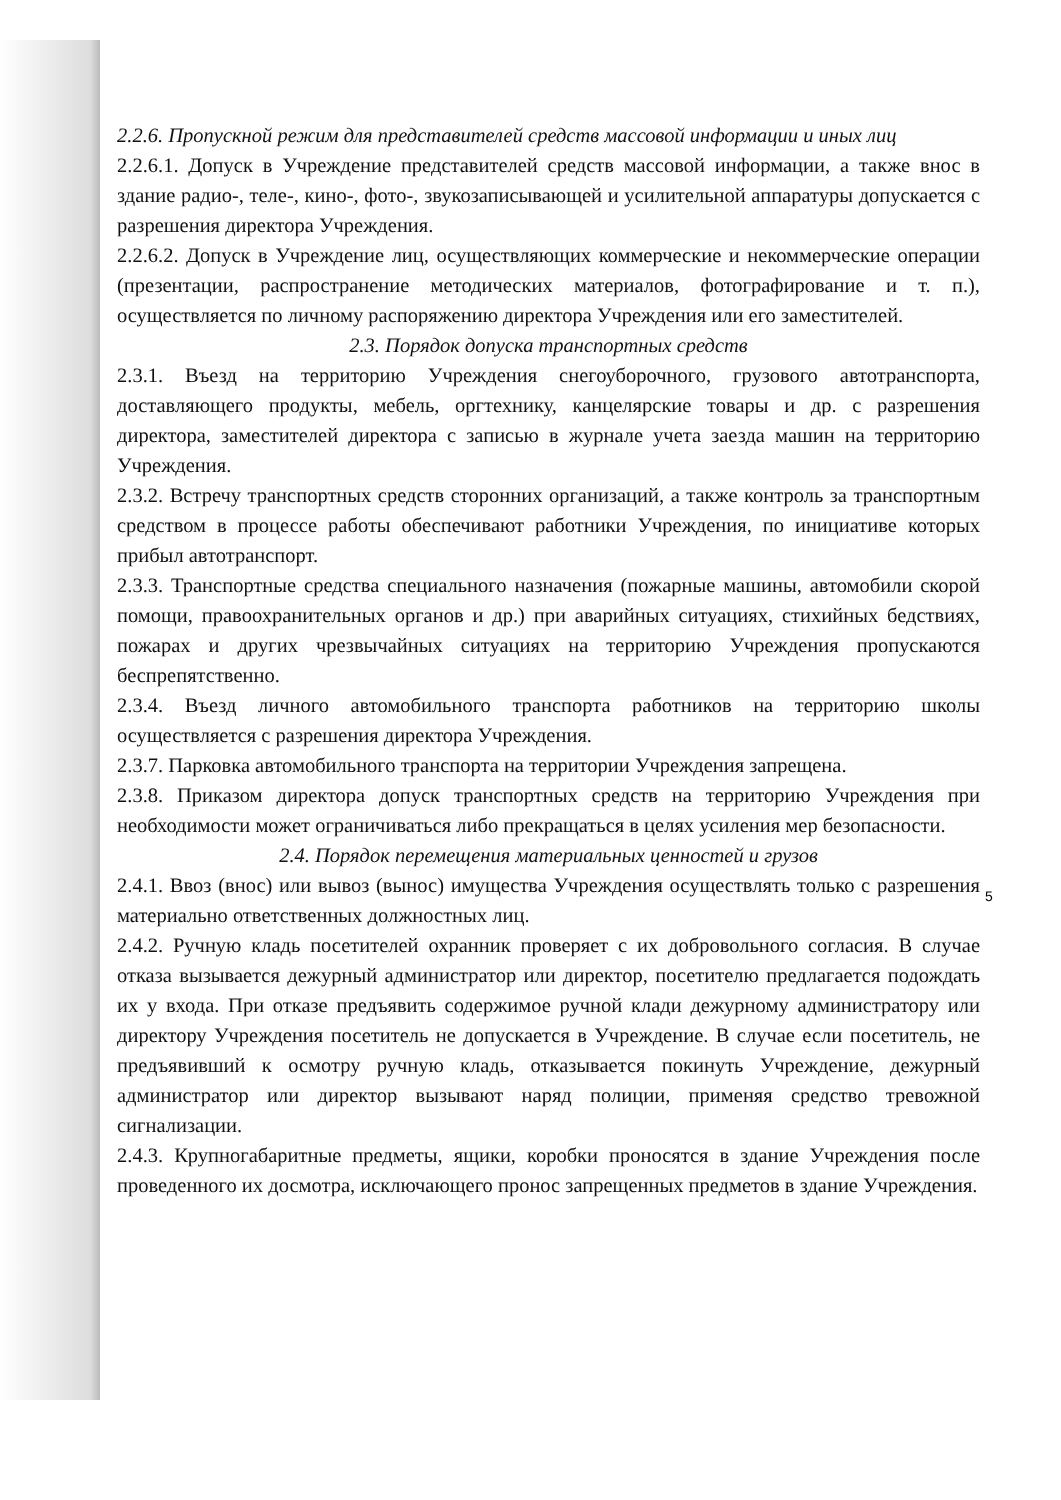2.2.6. Пропускной режим для представителей средств массовой информации и иных лиц
2.2.6.1. Допуск в Учреждение представителей средств массовой информации, а также внос в здание радио-, теле-, кино-, фото-, звукозаписывающей и усилительной аппаратуры допускается с разрешения директора Учреждения.
2.2.6.2. Допуск в Учреждение лиц, осуществляющих коммерческие и некоммерческие операции (презентации, распространение методических материалов, фотографирование и т. п.), осуществляется по личному распоряжению директора Учреждения или его заместителей.
2.3. Порядок допуска транспортных средств
2.3.1. Въезд на территорию Учреждения снегоуборочного, грузового автотранспорта, доставляющего продукты, мебель, оргтехнику, канцелярские товары и др. с разрешения директора, заместителей директора с записью в журнале учета заезда машин на территорию Учреждения.
2.3.2. Встречу транспортных средств сторонних организаций, а также контроль за транспортным средством в процессе работы обеспечивают работники Учреждения, по инициативе которых прибыл автотранспорт.
2.3.3. Транспортные средства специального назначения (пожарные машины, автомобили скорой помощи, правоохранительных органов и др.) при аварийных ситуациях, стихийных бедствиях, пожарах и других чрезвычайных ситуациях на территорию Учреждения пропускаются беспрепятственно.
2.3.4. Въезд личного автомобильного транспорта работников на территорию школы осуществляется с разрешения директора Учреждения.
2.3.7. Парковка автомобильного транспорта на территории Учреждения запрещена.
2.3.8. Приказом директора допуск транспортных средств на территорию Учреждения при необходимости может ограничиваться либо прекращаться в целях усиления мер безопасности.
2.4. Порядок перемещения материальных ценностей и грузов
2.4.1. Ввоз (внос) или вывоз (вынос) имущества Учреждения осуществлять только с разрешения материально ответственных должностных лиц.
2.4.2. Ручную кладь посетителей охранник проверяет с их добровольного согласия. В случае отказа вызывается дежурный администратор или директор, посетителю предлагается подождать их у входа. При отказе предъявить содержимое ручной клади дежурному администратору или директору Учреждения посетитель не допускается в Учреждение. В случае если посетитель, не предъявивший к осмотру ручную кладь, отказывается покинуть Учреждение, дежурный администратор или директор вызывают наряд полиции, применяя средство тревожной сигнализации.
2.4.3. Крупногабаритные предметы, ящики, коробки проносятся в здание Учреждения после проведенного их досмотра, исключающего пронос запрещенных предметов в здание Учреждения.
5